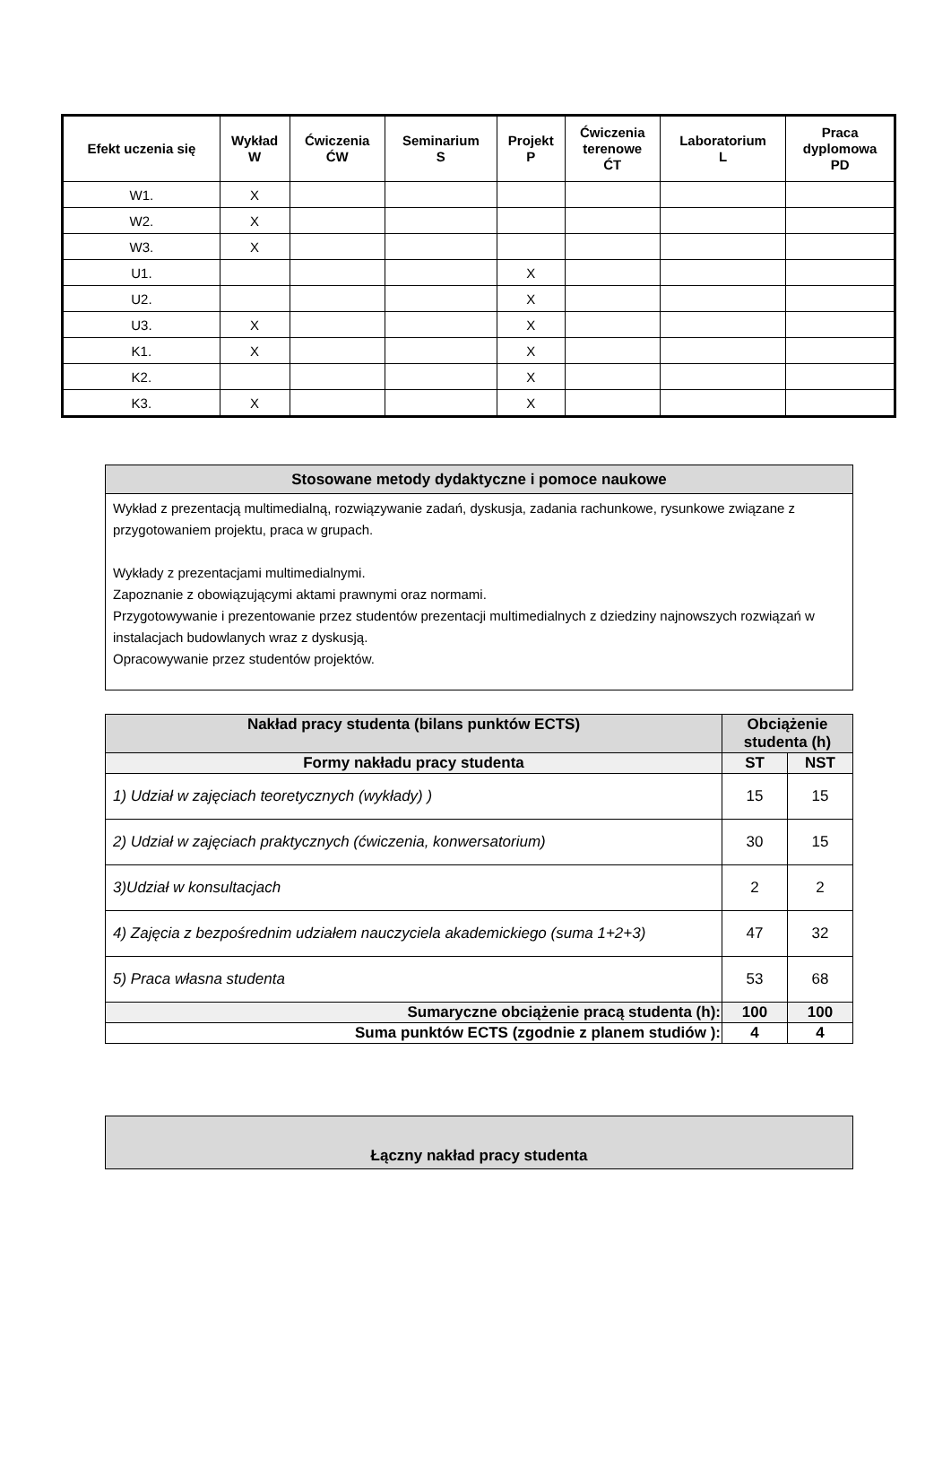| Efekt uczenia się | Wykład W | Ćwiczenia ĆW | Seminarium S | Projekt P | Ćwiczenia terenowe ĆT | Laboratorium L | Praca dyplomowa PD |
| --- | --- | --- | --- | --- | --- | --- | --- |
| W1. | X | | | | | | |
| W2. | X | | | | | | |
| W3. | X | | | | | | |
| U1. | | | | X | | | |
| U2. | | | | X | | | |
| U3. | X | | | X | | | |
| K1. | X | | | X | | | |
| K2. | | | | X | | | |
| K3. | X | | | X | | | |
| Stosowane metody dydaktyczne i pomoce naukowe |
| Wykład z prezentacją multimedialną, rozwiązywanie zadań, dyskusja, zadania rachunkowe, rysunkowe związane z przygotowaniem projektu, praca w grupach. Wykłady z prezentacjami multimedialnymi. Zapoznanie z obowiązującymi aktami prawnymi oraz normami. Przygotowywanie i prezentowanie przez studentów prezentacji multimedialnych z dziedziny najnowszych rozwiązań w instalacjach budowlanych wraz z dyskusją. Opracowywanie przez studentów projektów. |
| Nakład pracy studenta (bilans punktów ECTS) | Obciążenie studenta (h) | |
| --- | --- | --- |
| Formy nakładu pracy studenta | ST | NST |
| 1) Udział w zajęciach teoretycznych (wykłady) ) | 15 | 15 |
| 2) Udział w zajęciach praktycznych (ćwiczenia, konwersatorium) | 30 | 15 |
| 3)Udział w konsultacjach | 2 | 2 |
| 4) Zajęcia z bezpośrednim udziałem nauczyciela akademickiego (suma 1+2+3) | 47 | 32 |
| 5) Praca własna studenta | 53 | 68 |
| Sumaryczne obciążenie pracą studenta (h): | 100 | 100 |
| Suma punktów ECTS (zgodnie z planem studiów ): | 4 | 4 |
| Łączny nakład pracy studenta |